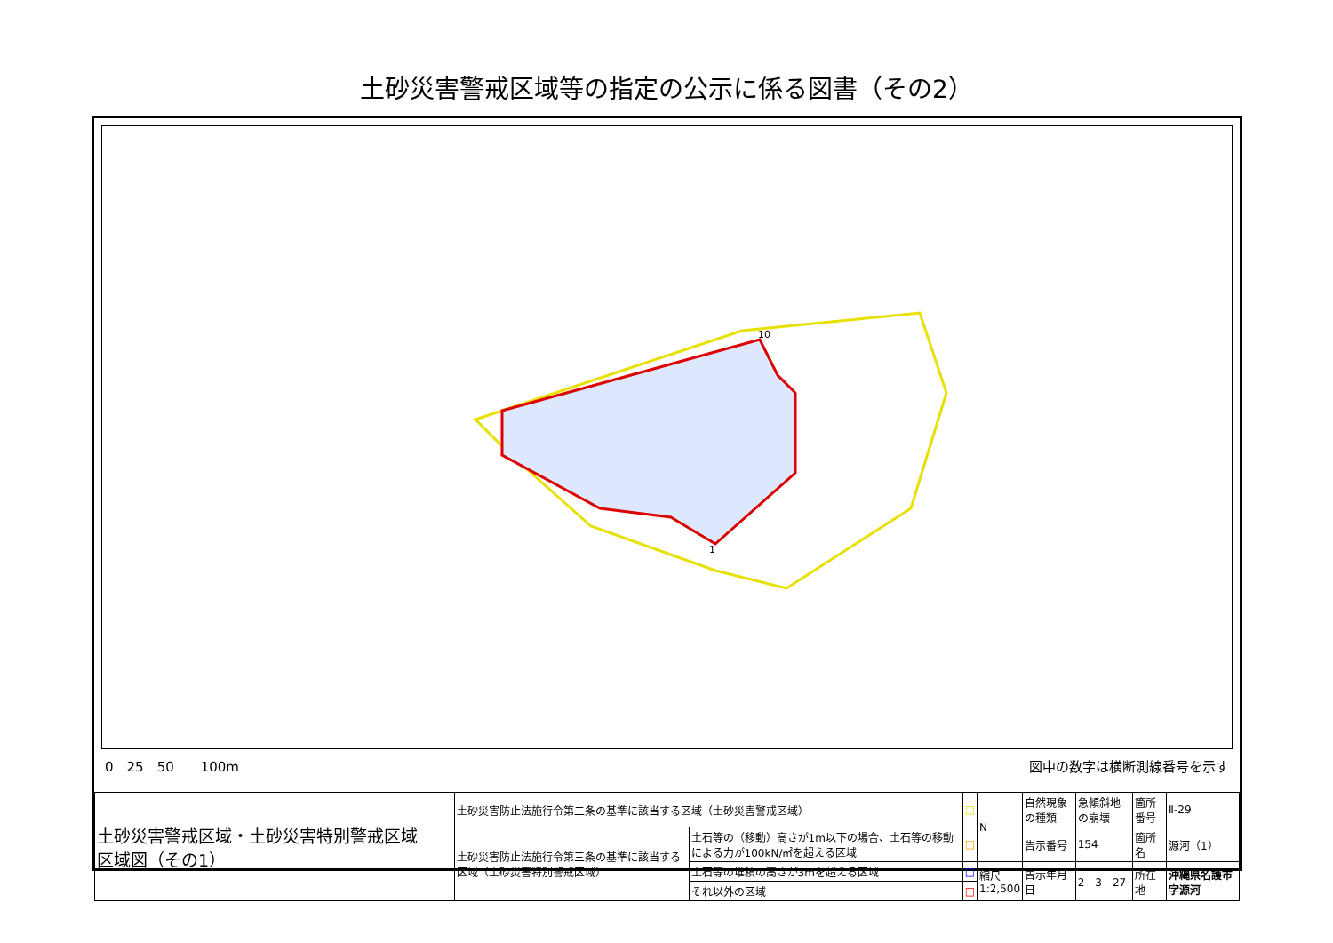土砂災害警戒区域等の指定の公示に係る図書（その2）
10
1
0　25　50　　100m 図中の数字は横断測線番号を示す
| 土砂災害警戒区域・土砂災害特別警戒区域 区域図（その1） | 土砂災害防止法施行令第二条の基準に該当する区域（土砂災害警戒区域） | | □ | N | 自然現象の種類 | 急傾斜地の崩壊 | 箇所番号 | Ⅱ-29 |
| | 土砂災害防止法施行令第三条の基準に該当する区域（土砂災害特別警戒区域） | 土石等の（移動）高さが1m以下の場合、土石等の移動による力が100kN/㎡を超える区域 | □ | | 告示番号 | 154 | 箇所名 | 源河（1） |
| | | 土石等の堆積の高さが3mを超える区域 | □ | 縮尺 1:2,500 | 告示年月日 | 2 3 27 | 所在地 | 沖縄県名護市字源河 |
| | | それ以外の区域 | □ | | | | | |